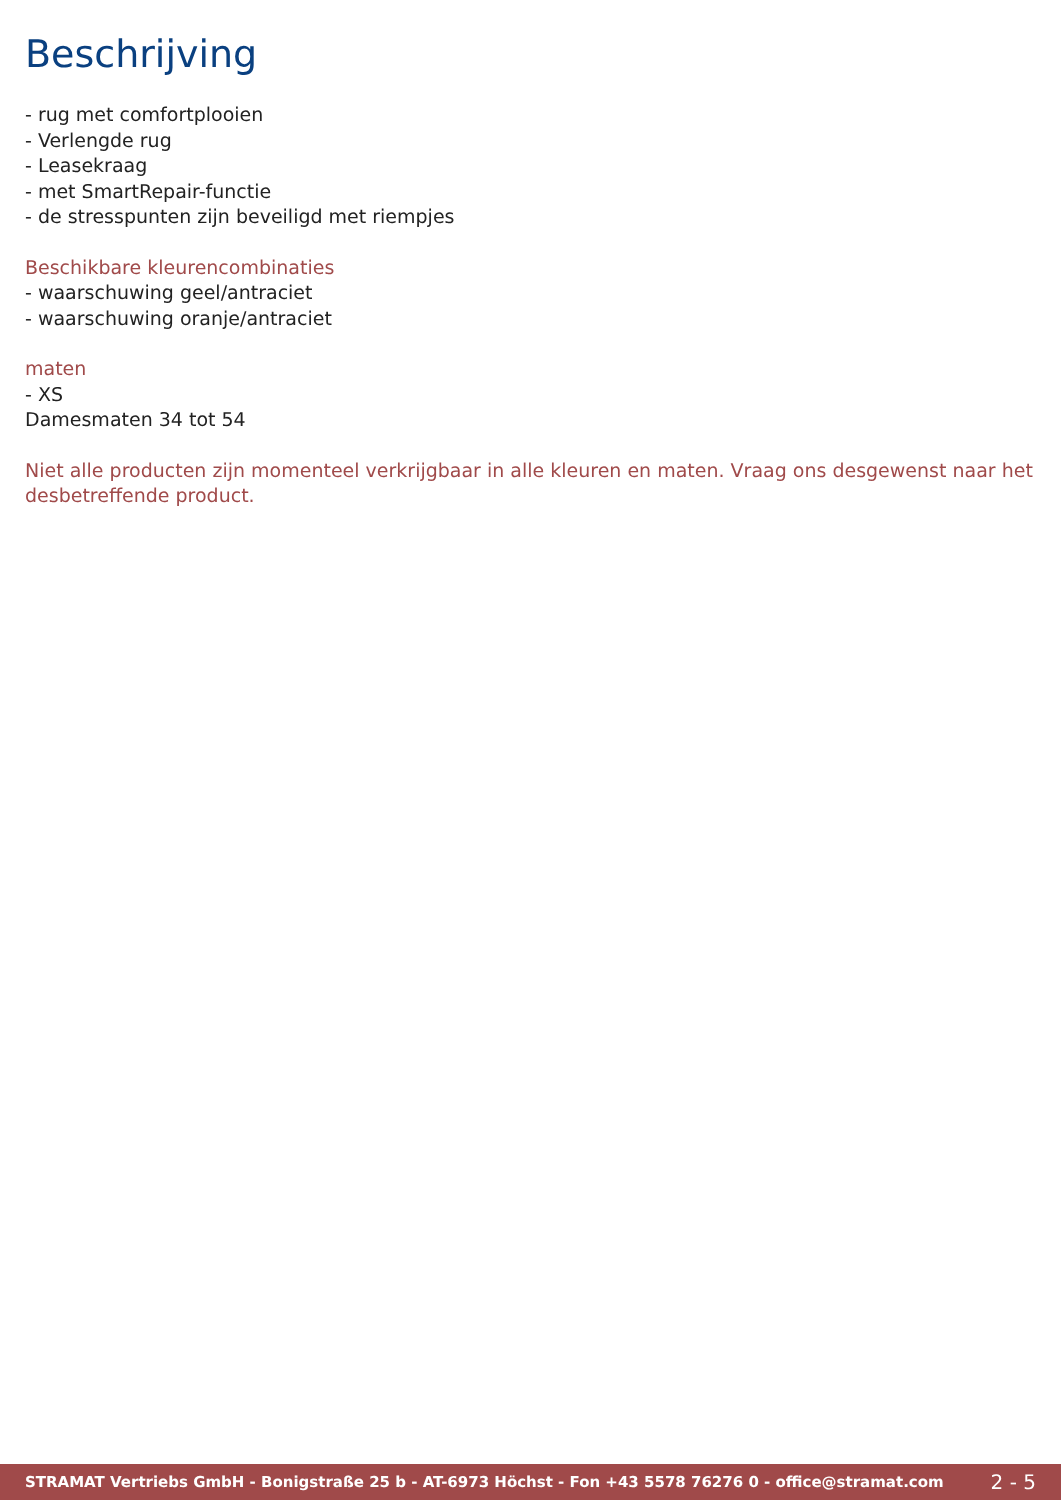Beschrijving
- rug met comfortplooien
- Verlengde rug
- Leasekraag
- met SmartRepair-functie
- de stresspunten zijn beveiligd met riempjes
Beschikbare kleurencombinaties
- waarschuwing geel/antraciet
- waarschuwing oranje/antraciet
maten
- XS
Damesmaten 34 tot 54
Niet alle producten zijn momenteel verkrijgbaar in alle kleuren en maten. Vraag ons desgewenst naar het desbetreffende product.
STRAMAT Vertriebs GmbH - Bonigstraße 25 b - AT-6973 Höchst - Fon +43 5578 76276 0 - office@stramat.com 2 - 5